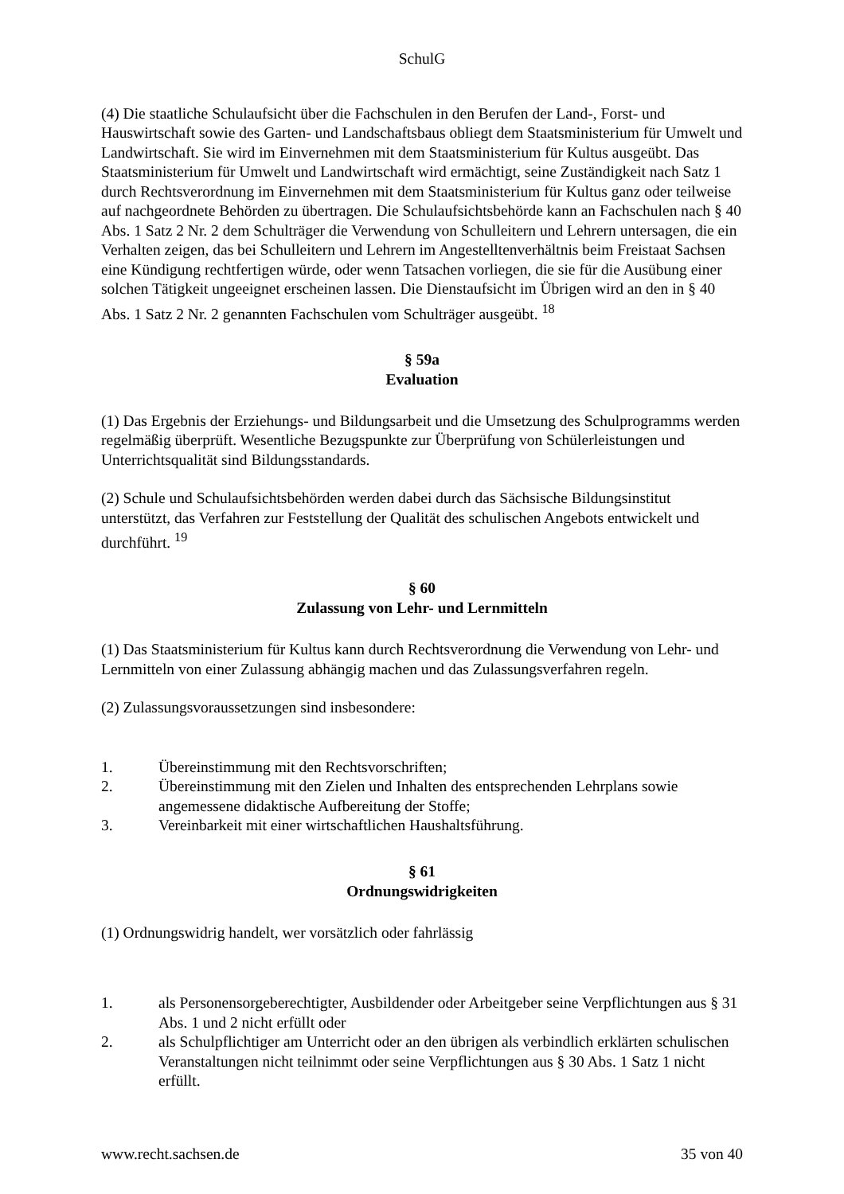SchulG
(4) Die staatliche Schulaufsicht über die Fachschulen in den Berufen der Land-, Forst- und Hauswirtschaft sowie des Garten- und Landschaftsbaus obliegt dem Staatsministerium für Umwelt und Landwirtschaft. Sie wird im Einvernehmen mit dem Staatsministerium für Kultus ausgeübt. Das Staatsministerium für Umwelt und Landwirtschaft wird ermächtigt, seine Zuständigkeit nach Satz 1 durch Rechtsverordnung im Einvernehmen mit dem Staatsministerium für Kultus ganz oder teilweise auf nachgeordnete Behörden zu übertragen. Die Schulaufsichtsbehörde kann an Fachschulen nach § 40 Abs. 1 Satz 2 Nr. 2 dem Schulträger die Verwendung von Schulleitern und Lehrern untersagen, die ein Verhalten zeigen, das bei Schulleitern und Lehrern im Angestelltenverhältnis beim Freistaat Sachsen eine Kündigung rechtfertigen würde, oder wenn Tatsachen vorliegen, die sie für die Ausübung einer solchen Tätigkeit ungeeignet erscheinen lassen. Die Dienstaufsicht im Übrigen wird an den in § 40 Abs. 1 Satz 2 Nr. 2 genannten Fachschulen vom Schulträger ausgeübt. <sup>18</sup>
§ 59a
Evaluation
(1) Das Ergebnis der Erziehungs- und Bildungsarbeit und die Umsetzung des Schulprogramms werden regelmäßig überprüft. Wesentliche Bezugspunkte zur Überprüfung von Schülerleistungen und Unterrichtsqualität sind Bildungsstandards.
(2) Schule und Schulaufsichtsbehörden werden dabei durch das Sächsische Bildungsinstitut unterstützt, das Verfahren zur Feststellung der Qualität des schulischen Angebots entwickelt und durchführt. <sup>19</sup>
§ 60
Zulassung von Lehr- und Lernmitteln
(1) Das Staatsministerium für Kultus kann durch Rechtsverordnung die Verwendung von Lehr- und Lernmitteln von einer Zulassung abhängig machen und das Zulassungsverfahren regeln.
(2) Zulassungsvoraussetzungen sind insbesondere:
1. Übereinstimmung mit den Rechtsvorschriften;
2. Übereinstimmung mit den Zielen und Inhalten des entsprechenden Lehrplans sowie angemessene didaktische Aufbereitung der Stoffe;
3. Vereinbarkeit mit einer wirtschaftlichen Haushaltsführung.
§ 61
Ordnungswidrigkeiten
(1) Ordnungswidrig handelt, wer vorsätzlich oder fahrlässig
1. als Personensorgeberechtigter, Ausbildender oder Arbeitgeber seine Verpflichtungen aus § 31 Abs. 1 und 2 nicht erfüllt oder
2. als Schulpflichtiger am Unterricht oder an den übrigen als verbindlich erklärten schulischen Veranstaltungen nicht teilnimmt oder seine Verpflichtungen aus § 30 Abs. 1 Satz 1 nicht erfüllt.
www.recht.sachsen.de 35 von 40